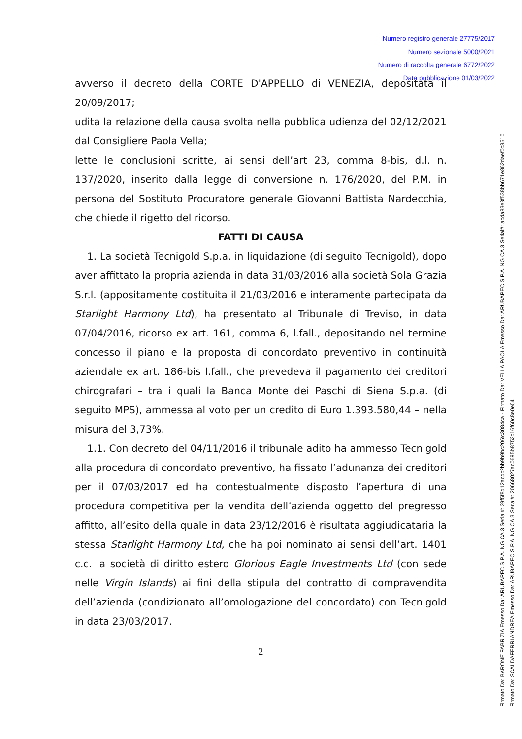Numero registro generale 27775/2017
Numero sezionale 5000/2021
Numero di raccolta generale 6772/2022
Data pubblicazione 01/03/2022
avverso il decreto della CORTE D'APPELLO di VENEZIA, depositata il 20/09/2017;
udita la relazione della causa svolta nella pubblica udienza del 02/12/2021 dal Consigliere Paola Vella;
lette le conclusioni scritte, ai sensi dell’art 23, comma 8-bis, d.l. n. 137/2020, inserito dalla legge di conversione n. 176/2020, del P.M. in persona del Sostituto Procuratore generale Giovanni Battista Nardecchia, che chiede il rigetto del ricorso.
FATTI DI CAUSA
1. La società Tecnigold S.p.a. in liquidazione (di seguito Tecnigold), dopo aver affittato la propria azienda in data 31/03/2016 alla società Sola Grazia S.r.l. (appositamente costituita il 21/03/2016 e interamente partecipata da Starlight Harmony Ltd), ha presentato al Tribunale di Treviso, in data 07/04/2016, ricorso ex art. 161, comma 6, l.fall., depositando nel termine concesso il piano e la proposta di concordato preventivo in continuità aziendale ex art. 186-bis l.fall., che prevedeva il pagamento dei creditori chirografari – tra i quali la Banca Monte dei Paschi di Siena S.p.a. (di seguito MPS), ammessa al voto per un credito di Euro 1.393.580,44 – nella misura del 3,73%.
1.1. Con decreto del 04/11/2016 il tribunale adito ha ammesso Tecnigold alla procedura di concordato preventivo, ha fissato l’adunanza dei creditori per il 07/03/2017 ed ha contestualmente disposto l’apertura di una procedura competitiva per la vendita dell’azienda oggetto del pregresso affitto, all’esito della quale in data 23/12/2016 è risultata aggiudicataria la stessa Starlight Harmony Ltd, che ha poi nominato ai sensi dell’art. 1401 c.c. la società di diritto estero Glorious Eagle Investments Ltd (con sede nelle Virgin Islands) ai fini della stipula del contratto di compravendita dell’azienda (condizionato all’omologazione del concordato) con Tecnigold in data 23/03/2017.
2
Firmato Da: BARONE FABRIZIA Emesso Da: ARUBAPEC S.P.A. NG CA 3 Serial#: 39f5f8d12acdc2bb9b9bc206fc3084ca - Firmato Da: VELLA PAOLA Emesso Da: ARUBAPEC S.P.A. NG CA 3 Serial#: acda83e8f538bb671e862daef0c3510
Firmato Da: SCALDAFERRI ANDREA Emesso Da: ARUBAPEC S.P.A. NG CA 3 Serial#: 20668027ac0695b8753c16f60c8e0e54